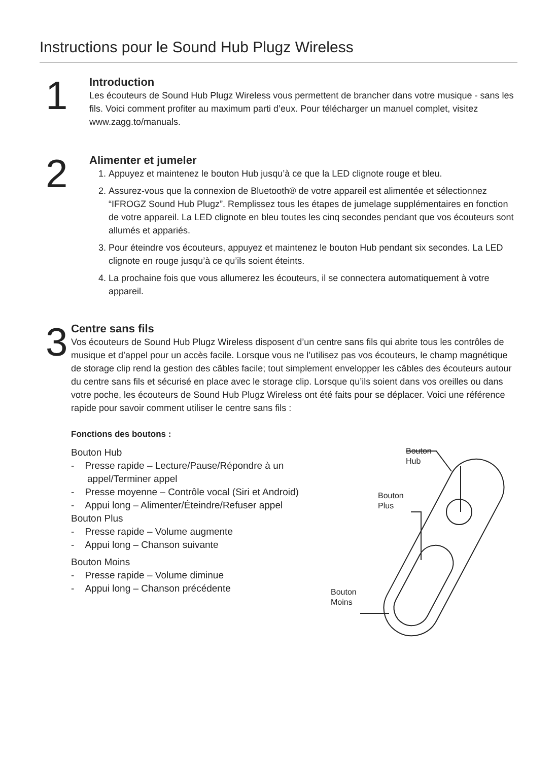Instructions pour le Sound Hub Plugz Wireless
1
Introduction
Les écouteurs de Sound Hub Plugz Wireless vous permettent de brancher dans votre musique - sans les fils. Voici comment profiter au maximum parti d’eux. Pour télécharger un manuel complet, visitez www.zagg.to/manuals.
2
Alimenter et jumeler
1. Appuyez et maintenez le bouton Hub jusqu’à ce que la LED clignote rouge et bleu.
2. Assurez-vous que la connexion de Bluetooth® de votre appareil est alimentée et sélectionnez “IFROGZ Sound Hub Plugz”. Remplissez tous les étapes de jumelage supplémentaires en fonction de votre appareil. La LED clignote en bleu toutes les cinq secondes pendant que vos écouteurs sont allumés et appariés.
3. Pour éteindre vos écouteurs, appuyez et maintenez le bouton Hub pendant six secondes. La LED clignote en rouge jusqu’à ce qu’ils soient éteints.
4. La prochaine fois que vous allumerez les écouteurs, il se connectera automatiquement à votre appareil.
3
Centre sans fils
Vos écouteurs de Sound Hub Plugz Wireless disposent d’un centre sans fils qui abrite tous les contrôles de musique et d’appel pour un accès facile. Lorsque vous ne l’utilisez pas vos écouteurs, le champ magnétique de storage clip rend la gestion des câbles facile; tout simplement envelopper les câbles des écouteurs autour du centre sans fils et sécurisé en place avec le storage clip. Lorsque qu’ils soient dans vos oreilles ou dans votre poche, les écouteurs de Sound Hub Plugz Wireless ont été faits pour se déplacer. Voici une référence rapide pour savoir comment utiliser le centre sans fils :
Fonctions des boutons :
Bouton Hub
- Presse rapide – Lecture/Pause/Répondre à un appel/Terminer appel
- Presse moyenne – Contrôle vocal (Siri et Android)
- Appui long – Alimenter/Éteindre/Refuser appel
Bouton Plus
- Presse rapide – Volume augmente
- Appui long – Chanson suivante
Bouton Moins
- Presse rapide – Volume diminue
- Appui long – Chanson précédente
Bouton
Hub
Bouton
Plus
Bouton
Moins